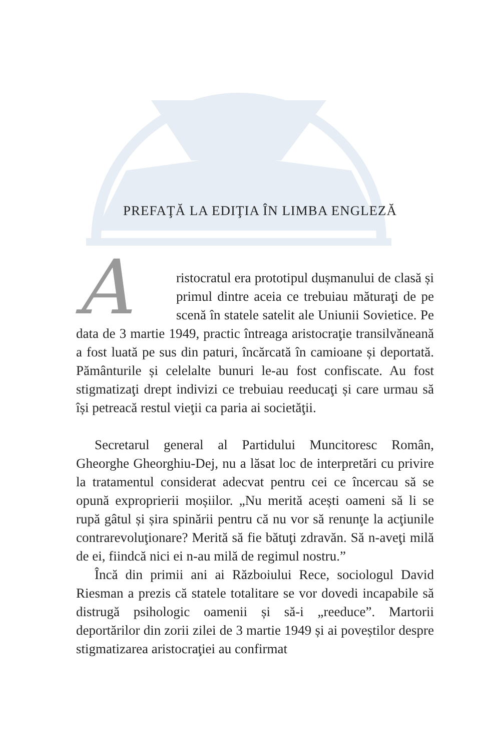PREFAŢĂ LA EDIŢIA ÎN LIMBA ENGLEZĂ
Aristocratul era prototipul dușmanului de clasă și primul dintre aceia ce trebuiau măturaţi de pe scenă în statele satelit ale Uniunii Sovietice. Pe data de 3 martie 1949, practic întreaga aristocraţie transilvăneană a fost luată pe sus din paturi, încărcată în camioane și deportată. Pământurile și celelalte bunuri le-au fost confiscate. Au fost stigmatizaţi drept indivizi ce trebuiau reeducaţi și care urmau să își petreacă restul vieţii ca paria ai societăţii.
Secretarul general al Partidului Muncitoresc Român, Gheorghe Gheorghiu-Dej, nu a lăsat loc de interpretări cu privire la tratamentul considerat adecvat pentru cei ce încercau să se opună exproprierii moșiilor. „Nu merită acești oameni să li se rupă gâtul și șira spinării pentru că nu vor să renunţe la acţiunile contrarevoluţionare? Merită să fie bătuţi zdravăn. Să n-aveţi milă de ei, fiindcă nici ei n-au milă de regimul nostru.”
Încă din primii ani ai Războiului Rece, sociologul David Riesman a prezis că statele totalitare se vor dovedi incapabile să distrugă psihologic oamenii și să-i „reeduce”. Martorii deportărilor din zorii zilei de 3 martie 1949 și ai poveștilor despre stigmatizarea aristocraţiei au confirmat